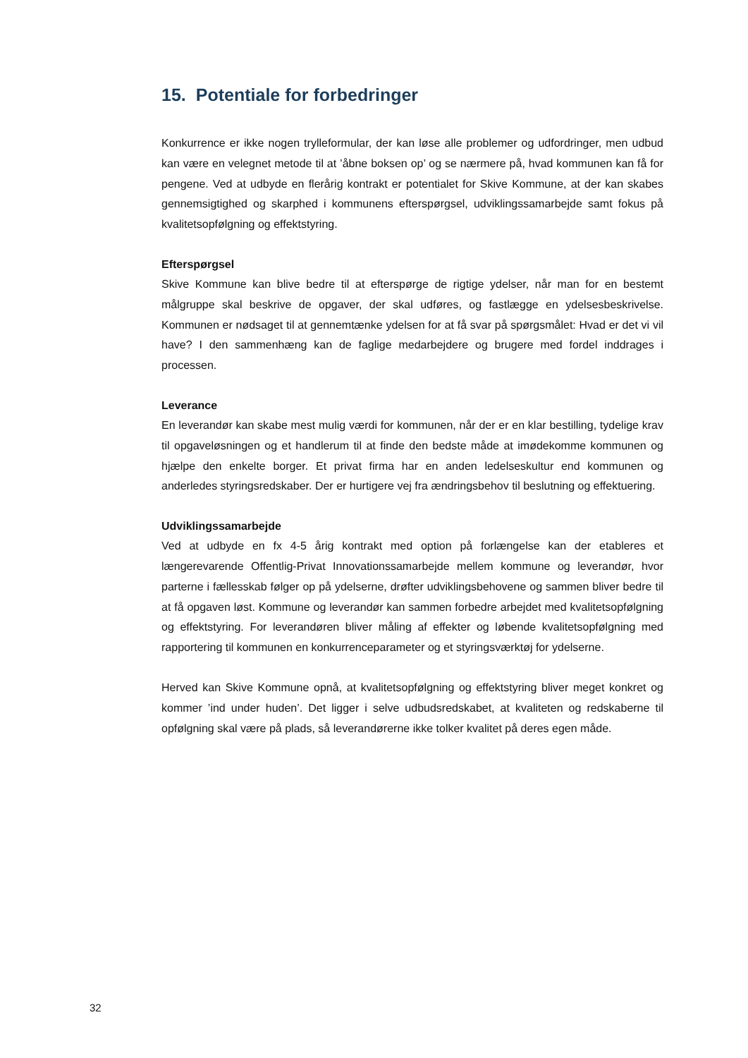15. Potentiale for forbedringer
Konkurrence er ikke nogen trylleformular, der kan løse alle problemer og udfordringer, men udbud kan være en velegnet metode til at ’åbne boksen op’ og se nærmere på, hvad kommunen kan få for pengene. Ved at udbyde en flerårig kontrakt er potentialet for Skive Kommune, at der kan skabes gennemsigtighed og skarphed i kommunens efterspørgsel, udviklingssamarbejde samt fokus på kvalitetsopfølgning og effektstyring.
Efterspørgsel
Skive Kommune kan blive bedre til at efterspørge de rigtige ydelser, når man for en bestemt målgruppe skal beskrive de opgaver, der skal udføres, og fastlægge en ydelsesbeskrivelse. Kommunen er nødsaget til at gennemtænke ydelsen for at få svar på spørgsmålet: Hvad er det vi vil have? I den sammenhæng kan de faglige medarbejdere og brugere med fordel inddrages i processen.
Leverance
En leverandør kan skabe mest mulig værdi for kommunen, når der er en klar bestilling, tydelige krav til opgaveløsningen og et handlerum til at finde den bedste måde at imødekomme kommunen og hjælpe den enkelte borger. Et privat firma har en anden ledelseskultur end kommunen og anderledes styringsredskaber. Der er hurtigere vej fra ændringsbehov til beslutning og effektuering.
Udviklingssamarbejde
Ved at udbyde en fx 4-5 årig kontrakt med option på forlængelse kan der etableres et længerevarende Offentlig-Privat Innovationssamarbejde mellem kommune og leverandør, hvor parterne i fællesskab følger op på ydelserne, drøfter udviklingsbehovene og sammen bliver bedre til at få opgaven løst. Kommune og leverandør kan sammen forbedre arbejdet med kvalitetsopfølgning og effektstyring. For leverandøren bliver måling af effekter og løbende kvalitetsopfølgning med rapportering til kommunen en konkurrenceparameter og et styringsværktøj for ydelserne.
Herved kan Skive Kommune opnå, at kvalitetsopfølgning og effektstyring bliver meget konkret og kommer ’ind under huden’. Det ligger i selve udbudsredskabet, at kvaliteten og redskaberne til opfølgning skal være på plads, så leverandørerne ikke tolker kvalitet på deres egen måde.
32